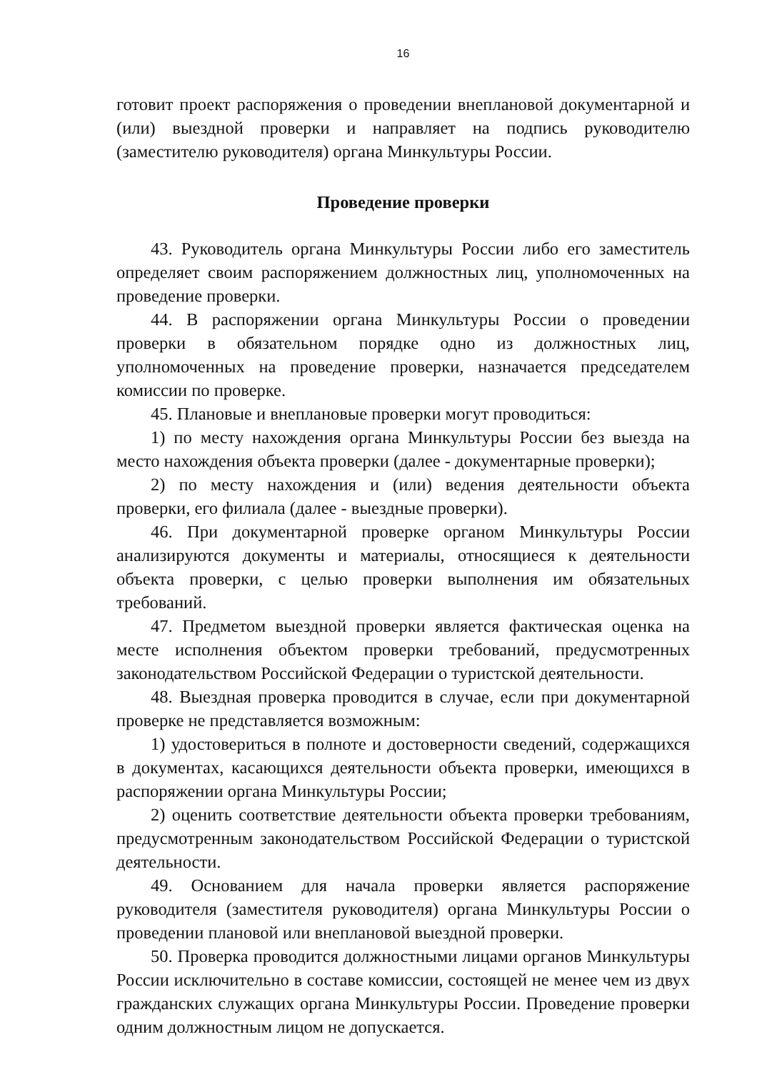16
готовит проект распоряжения о проведении внеплановой документарной и (или) выездной проверки и направляет на подпись руководителю (заместителю руководителя) органа Минкультуры России.
Проведение проверки
43. Руководитель органа Минкультуры России либо его заместитель определяет своим распоряжением должностных лиц, уполномоченных на проведение проверки.
44. В распоряжении органа Минкультуры России о проведении проверки в обязательном порядке одно из должностных лиц, уполномоченных на проведение проверки, назначается председателем комиссии по проверке.
45. Плановые и внеплановые проверки могут проводиться:
1) по месту нахождения органа Минкультуры России без выезда на место нахождения объекта проверки (далее - документарные проверки);
2) по месту нахождения и (или) ведения деятельности объекта проверки, его филиала (далее - выездные проверки).
46. При документарной проверке органом Минкультуры России анализируются документы и материалы, относящиеся к деятельности объекта проверки, с целью проверки выполнения им обязательных требований.
47. Предметом выездной проверки является фактическая оценка на месте исполнения объектом проверки требований, предусмотренных законодательством Российской Федерации о туристской деятельности.
48. Выездная проверка проводится в случае, если при документарной проверке не представляется возможным:
1) удостовериться в полноте и достоверности сведений, содержащихся в документах, касающихся деятельности объекта проверки, имеющихся в распоряжении органа Минкультуры России;
2) оценить соответствие деятельности объекта проверки требованиям, предусмотренным законодательством Российской Федерации о туристской деятельности.
49. Основанием для начала проверки является распоряжение руководителя (заместителя руководителя) органа Минкультуры России о проведении плановой или внеплановой выездной проверки.
50. Проверка проводится должностными лицами органов Минкультуры России исключительно в составе комиссии, состоящей не менее чем из двух гражданских служащих органа Минкультуры России. Проведение проверки одним должностным лицом не допускается.